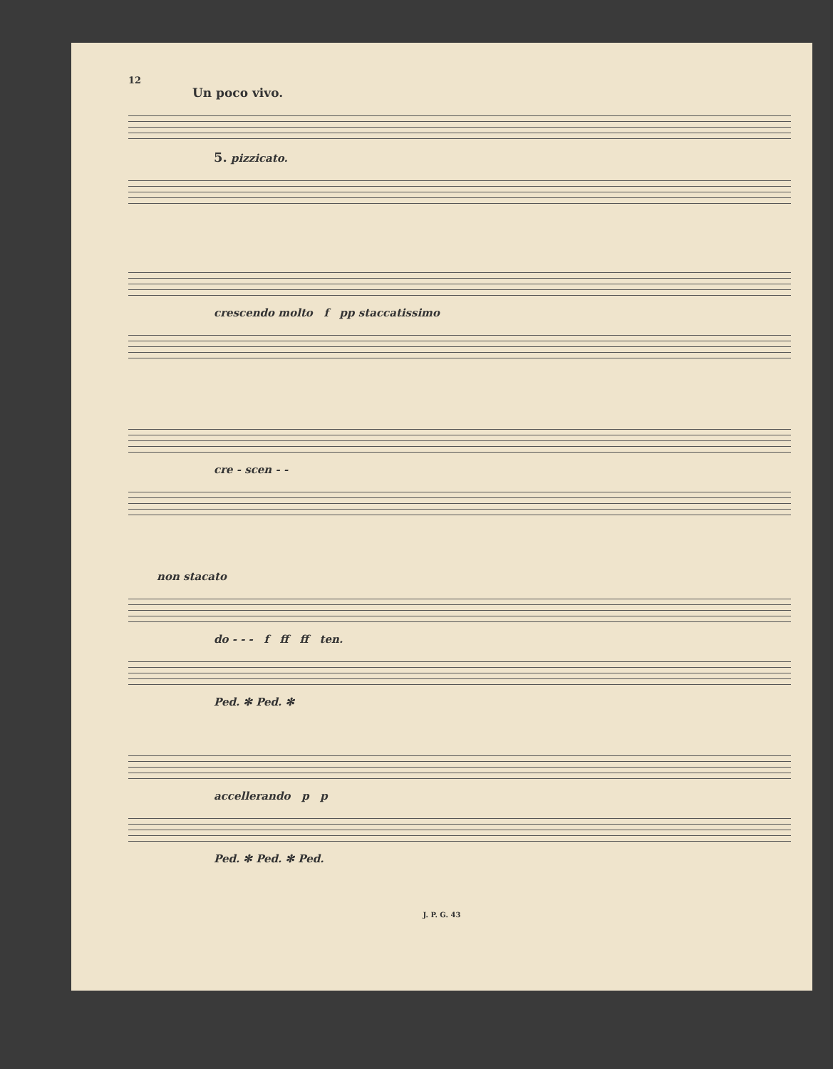12
Un poco vivo.
5. pizzicato.
crescendo molto f pp staccatissimo
cre - scen - -
non stacato
do - - - f ff ff ten.
Ped. ✻ Ped. ✻
accellerando p p
Ped. ✻ Ped. ✻ Ped.
J. P. G. 43